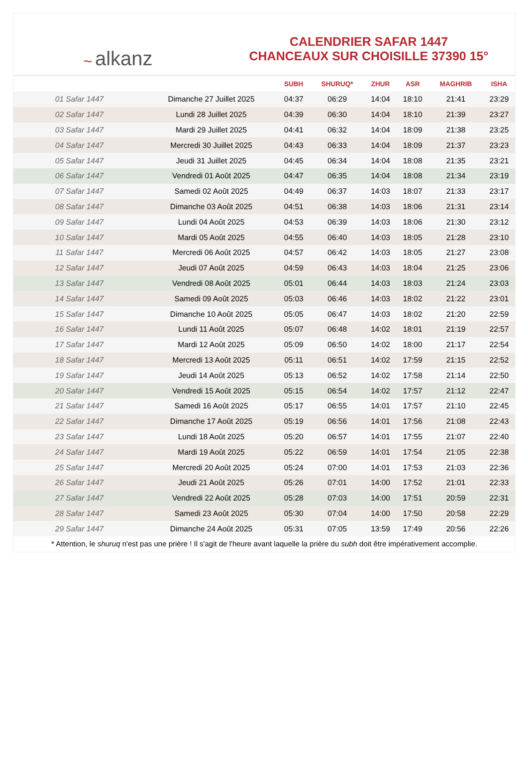~ alkanz
CALENDRIER SAFAR 1447
CHANCEAUX SUR CHOISILLE 37390 15°
| | | SUBH | SHURUQ* | ZHUR | ASR | MAGHRIB | ISHA |
| --- | --- | --- | --- | --- | --- | --- | --- |
| 01 Safar 1447 | Dimanche 27 Juillet 2025 | 04:37 | 06:29 | 14:04 | 18:10 | 21:41 | 23:29 |
| 02 Safar 1447 | Lundi 28 Juillet 2025 | 04:39 | 06:30 | 14:04 | 18:10 | 21:39 | 23:27 |
| 03 Safar 1447 | Mardi 29 Juillet 2025 | 04:41 | 06:32 | 14:04 | 18:09 | 21:38 | 23:25 |
| 04 Safar 1447 | Mercredi 30 Juillet 2025 | 04:43 | 06:33 | 14:04 | 18:09 | 21:37 | 23:23 |
| 05 Safar 1447 | Jeudi 31 Juillet 2025 | 04:45 | 06:34 | 14:04 | 18:08 | 21:35 | 23:21 |
| 06 Safar 1447 | Vendredi 01 Août 2025 | 04:47 | 06:35 | 14:04 | 18:08 | 21:34 | 23:19 |
| 07 Safar 1447 | Samedi 02 Août 2025 | 04:49 | 06:37 | 14:03 | 18:07 | 21:33 | 23:17 |
| 08 Safar 1447 | Dimanche 03 Août 2025 | 04:51 | 06:38 | 14:03 | 18:06 | 21:31 | 23:14 |
| 09 Safar 1447 | Lundi 04 Août 2025 | 04:53 | 06:39 | 14:03 | 18:06 | 21:30 | 23:12 |
| 10 Safar 1447 | Mardi 05 Août 2025 | 04:55 | 06:40 | 14:03 | 18:05 | 21:28 | 23:10 |
| 11 Safar 1447 | Mercredi 06 Août 2025 | 04:57 | 06:42 | 14:03 | 18:05 | 21:27 | 23:08 |
| 12 Safar 1447 | Jeudi 07 Août 2025 | 04:59 | 06:43 | 14:03 | 18:04 | 21:25 | 23:06 |
| 13 Safar 1447 | Vendredi 08 Août 2025 | 05:01 | 06:44 | 14:03 | 18:03 | 21:24 | 23:03 |
| 14 Safar 1447 | Samedi 09 Août 2025 | 05:03 | 06:46 | 14:03 | 18:02 | 21:22 | 23:01 |
| 15 Safar 1447 | Dimanche 10 Août 2025 | 05:05 | 06:47 | 14:03 | 18:02 | 21:20 | 22:59 |
| 16 Safar 1447 | Lundi 11 Août 2025 | 05:07 | 06:48 | 14:02 | 18:01 | 21:19 | 22:57 |
| 17 Safar 1447 | Mardi 12 Août 2025 | 05:09 | 06:50 | 14:02 | 18:00 | 21:17 | 22:54 |
| 18 Safar 1447 | Mercredi 13 Août 2025 | 05:11 | 06:51 | 14:02 | 17:59 | 21:15 | 22:52 |
| 19 Safar 1447 | Jeudi 14 Août 2025 | 05:13 | 06:52 | 14:02 | 17:58 | 21:14 | 22:50 |
| 20 Safar 1447 | Vendredi 15 Août 2025 | 05:15 | 06:54 | 14:02 | 17:57 | 21:12 | 22:47 |
| 21 Safar 1447 | Samedi 16 Août 2025 | 05:17 | 06:55 | 14:01 | 17:57 | 21:10 | 22:45 |
| 22 Safar 1447 | Dimanche 17 Août 2025 | 05:19 | 06:56 | 14:01 | 17:56 | 21:08 | 22:43 |
| 23 Safar 1447 | Lundi 18 Août 2025 | 05:20 | 06:57 | 14:01 | 17:55 | 21:07 | 22:40 |
| 24 Safar 1447 | Mardi 19 Août 2025 | 05:22 | 06:59 | 14:01 | 17:54 | 21:05 | 22:38 |
| 25 Safar 1447 | Mercredi 20 Août 2025 | 05:24 | 07:00 | 14:01 | 17:53 | 21:03 | 22:36 |
| 26 Safar 1447 | Jeudi 21 Août 2025 | 05:26 | 07:01 | 14:00 | 17:52 | 21:01 | 22:33 |
| 27 Safar 1447 | Vendredi 22 Août 2025 | 05:28 | 07:03 | 14:00 | 17:51 | 20:59 | 22:31 |
| 28 Safar 1447 | Samedi 23 Août 2025 | 05:30 | 07:04 | 14:00 | 17:50 | 20:58 | 22:29 |
| 29 Safar 1447 | Dimanche 24 Août 2025 | 05:31 | 07:05 | 13:59 | 17:49 | 20:56 | 22:26 |
* Attention, le shuruq n'est pas une prière ! Il s'agit de l'heure avant laquelle la prière du subh doit être impérativement accomplie.